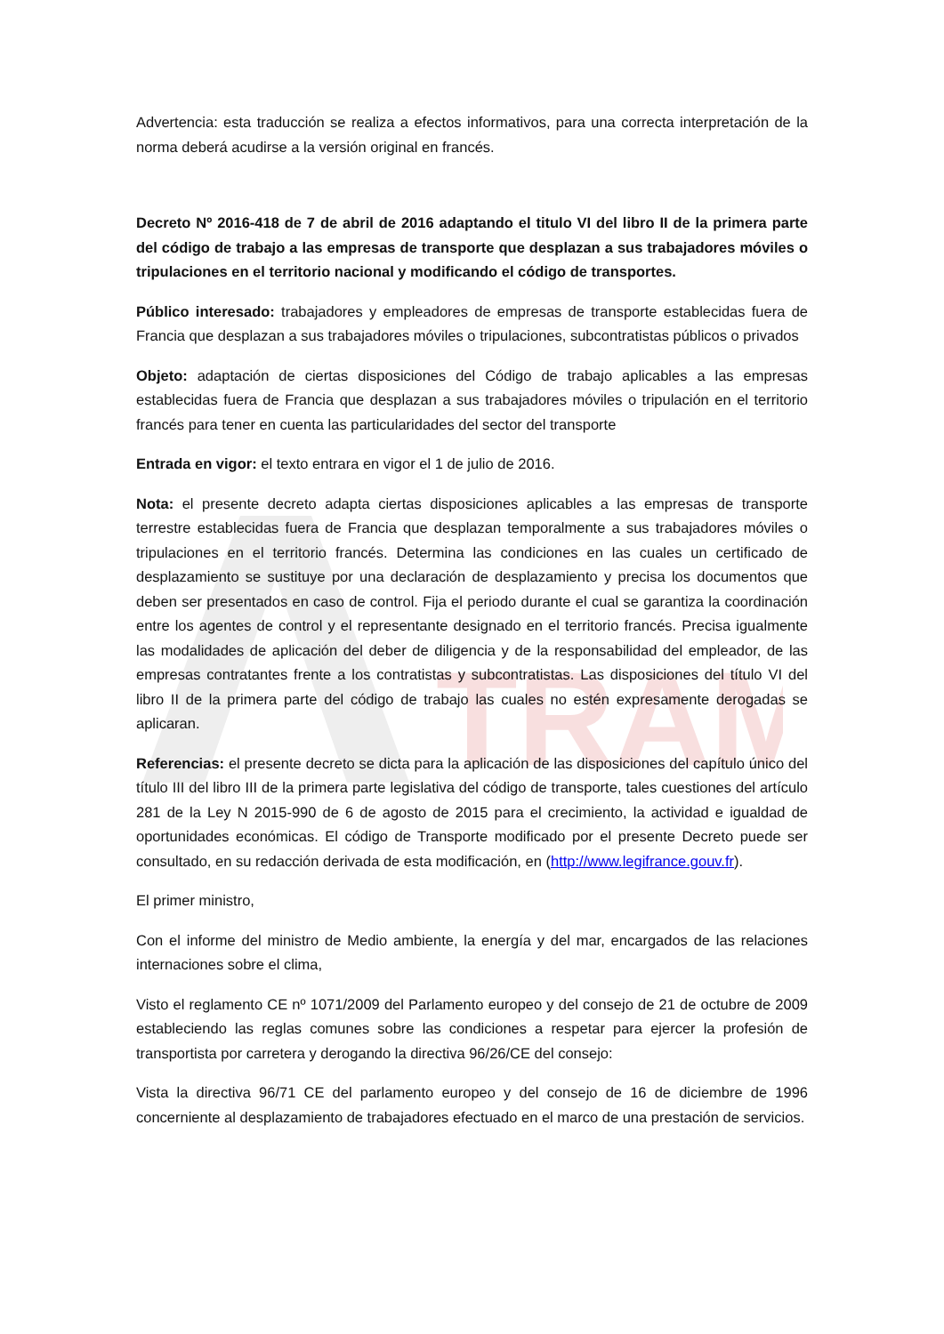TRAM
Advertencia: esta traducción se realiza a efectos informativos, para una correcta interpretación de la norma deberá acudirse a la versión original en francés.
Decreto Nº 2016-418 de 7 de abril de 2016 adaptando el titulo VI del libro II de la primera parte del código de trabajo a las empresas de transporte que desplazan a sus trabajadores móviles o tripulaciones en el territorio nacional y modificando el código de transportes.
Público interesado: trabajadores y empleadores de empresas de transporte establecidas fuera de Francia que desplazan a sus trabajadores móviles o tripulaciones, subcontratistas públicos o privados
Objeto: adaptación de ciertas disposiciones del Código de trabajo aplicables a las empresas establecidas fuera de Francia que desplazan a sus trabajadores móviles o tripulación en el territorio francés para tener en cuenta las particularidades del sector del transporte
Entrada en vigor: el texto entrara en vigor el 1 de julio de 2016.
Nota: el presente decreto adapta ciertas disposiciones aplicables a las empresas de transporte terrestre establecidas fuera de Francia que desplazan temporalmente a sus trabajadores móviles o tripulaciones en el territorio francés. Determina las condiciones en las cuales un certificado de desplazamiento se sustituye por una declaración de desplazamiento y precisa los documentos que deben ser presentados en caso de control. Fija el periodo durante el cual se garantiza la coordinación entre los agentes de control y el representante designado en el territorio francés. Precisa igualmente las modalidades de aplicación del deber de diligencia y de la responsabilidad del empleador, de las empresas contratantes frente a los contratistas y subcontratistas. Las disposiciones del título VI del libro II de la primera parte del código de trabajo las cuales no estén expresamente derogadas se aplicaran.
Referencias: el presente decreto se dicta para la aplicación de las disposiciones del capítulo único del título III del libro III de la primera parte legislativa del código de transporte, tales cuestiones del artículo 281 de la Ley N 2015-990 de 6 de agosto de 2015 para el crecimiento, la actividad e igualdad de oportunidades económicas. El código de Transporte modificado por el presente Decreto puede ser consultado, en su redacción derivada de esta modificación, en (http://www.legifrance.gouv.fr).
El primer ministro,
Con el informe del ministro de Medio ambiente, la energía y del mar, encargados de las relaciones internaciones sobre el clima,
Visto el reglamento CE nº 1071/2009 del Parlamento europeo y del consejo de 21 de octubre de 2009 estableciendo las reglas comunes sobre las condiciones a respetar para ejercer la profesión de transportista por carretera y derogando la directiva 96/26/CE del consejo:
Vista la directiva 96/71 CE del parlamento europeo y del consejo de 16 de diciembre de 1996 concerniente al desplazamiento de trabajadores efectuado en el marco de una prestación de servicios.